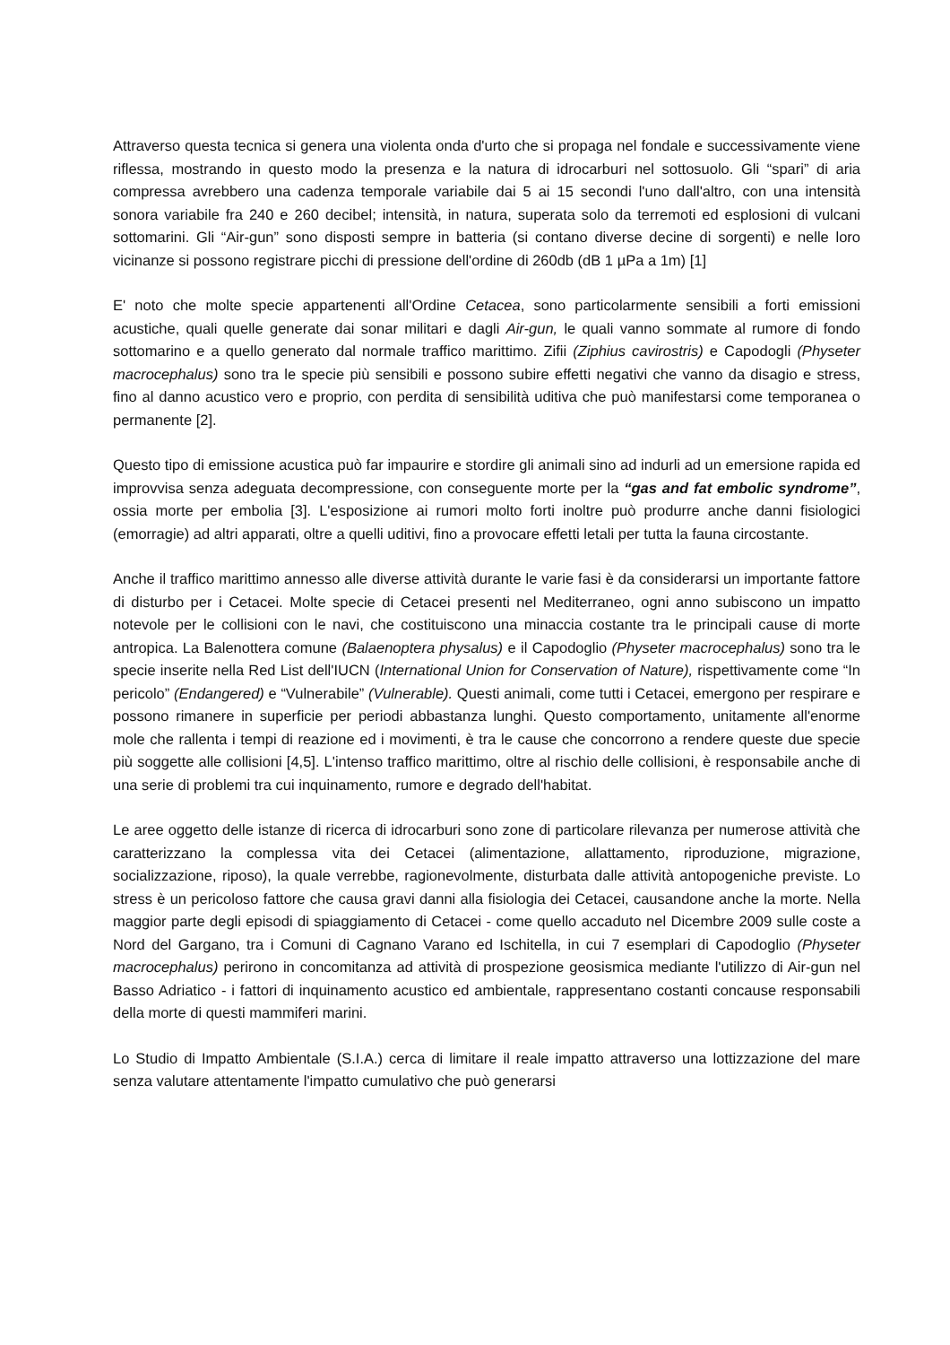Attraverso questa tecnica si genera una violenta onda d'urto che si propaga nel fondale e successivamente viene riflessa, mostrando in questo modo la presenza e la natura di idrocarburi nel sottosuolo. Gli “spari” di aria compressa avrebbero una cadenza temporale variabile dai 5 ai 15 secondi l'uno dall'altro, con una intensità sonora variabile fra 240 e 260 decibel; intensità, in natura, superata solo da terremoti ed esplosioni di vulcani sottomarini. Gli “Air-gun” sono disposti sempre in batteria (si contano diverse decine di sorgenti) e nelle loro vicinanze si possono registrare picchi di pressione dell'ordine di 260db (dB 1 µPa a 1m) [1]
E' noto che molte specie appartenenti all'Ordine Cetacea, sono particolarmente sensibili a forti emissioni acustiche, quali quelle generate dai sonar militari e dagli Air-gun, le quali vanno sommate al rumore di fondo sottomarino e a quello generato dal normale traffico marittimo. Zifii (Ziphius cavirostris) e Capodogli (Physeter macrocephalus) sono tra le specie più sensibili e possono subire effetti negativi che vanno da disagio e stress, fino al danno acustico vero e proprio, con perdita di sensibilità uditiva che può manifestarsi come temporanea o permanente [2].
Questo tipo di emissione acustica può far impaurire e stordire gli animali sino ad indurli ad un emersione rapida ed improvvisa senza adeguata decompressione, con conseguente morte per la “gas and fat embolic syndrome”, ossia morte per embolia [3]. L'esposizione ai rumori molto forti inoltre può produrre anche danni fisiologici (emorragie) ad altri apparati, oltre a quelli uditivi, fino a provocare effetti letali per tutta la fauna circostante.
Anche il traffico marittimo annesso alle diverse attività durante le varie fasi è da considerarsi un importante fattore di disturbo per i Cetacei. Molte specie di Cetacei presenti nel Mediterraneo, ogni anno subiscono un impatto notevole per le collisioni con le navi, che costituiscono una minaccia costante tra le principali cause di morte antropica. La Balenottera comune (Balaenoptera physalus) e il Capodoglio (Physeter macrocephalus) sono tra le specie inserite nella Red List dell'IUCN (International Union for Conservation of Nature), rispettivamente come “In pericolo” (Endangered) e “Vulnerabile” (Vulnerable). Questi animali, come tutti i Cetacei, emergono per respirare e possono rimanere in superficie per periodi abbastanza lunghi. Questo comportamento, unitamente all'enorme mole che rallenta i tempi di reazione ed i movimenti, è tra le cause che concorrono a rendere queste due specie più soggette alle collisioni [4,5]. L'intenso traffico marittimo, oltre al rischio delle collisioni, è responsabile anche di una serie di problemi tra cui inquinamento, rumore e degrado dell'habitat.
Le aree oggetto delle istanze di ricerca di idrocarburi sono zone di particolare rilevanza per numerose attività che caratterizzano la complessa vita dei Cetacei (alimentazione, allattamento, riproduzione, migrazione, socializzazione, riposo), la quale verrebbe, ragionevolmente, disturbata dalle attività antopogeniche previste. Lo stress è un pericoloso fattore che causa gravi danni alla fisiologia dei Cetacei, causandone anche la morte. Nella maggior parte degli episodi di spiaggiamento di Cetacei - come quello accaduto nel Dicembre 2009 sulle coste a Nord del Gargano, tra i Comuni di Cagnano Varano ed Ischitella, in cui 7 esemplari di Capodoglio (Physeter macrocephalus) perirono in concomitanza ad attività di prospezione geosismica mediante l'utilizzo di Air-gun nel Basso Adriatico - i fattori di inquinamento acustico ed ambientale, rappresentano costanti concause responsabili della morte di questi mammiferi marini.
Lo Studio di Impatto Ambientale (S.I.A.) cerca di limitare il reale impatto attraverso una lottizzazione del mare senza valutare attentamente l'impatto cumulativo che può generarsi